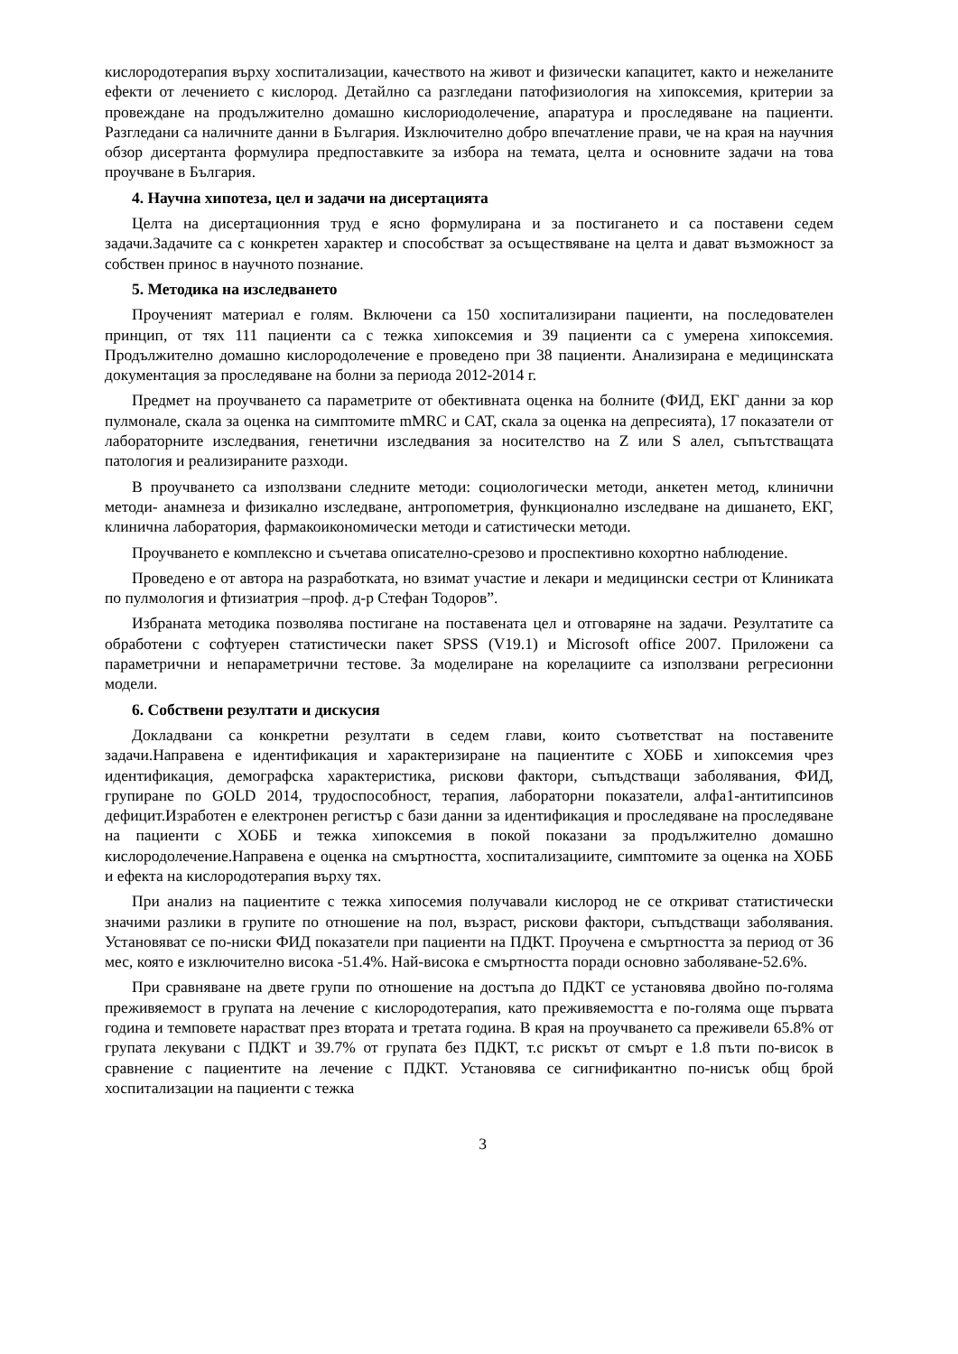кислородотерапия върху хоспитализации, качеството на живот и физически капацитет, както и нежеланите ефекти от лечението с кислород. Детайлно са разгледани патофизиология на хипоксемия, критерии за провеждане на продължително домашно кислориодолечение, апаратура и проследяване на пациенти. Разгледани са наличните данни в България. Изключително добро впечатление прави, че на края на научния обзор дисертанта формулира предпоставките за избора на темата, целта и основните задачи на това проучване в България.
4. Научна хипотеза, цел и задачи на дисертацията
Целта на дисертационния труд е ясно формулирана и за постигането и са поставени седем задачи.Задачите са с конкретен характер и способстват за осъществяване на целта и дават възможност за собствен принос в научното познание.
5. Методика на изследването
Проученият материал е голям. Включени са 150 хоспитализирани пациенти, на последователен принцип, от тях 111 пациенти са с тежка хипоксемия и 39 пациенти са с умерена хипоксемия. Продължително домашно кислородолечение е проведено при 38 пациенти. Анализирана е медицинската документация за проследяване на болни за периода 2012-2014 г.
Предмет на проучването са параметрите от обективната оценка на болните (ФИД, ЕКГ данни за кор пулмонале, скала за оценка на симптомите mMRC и CAT, скала за оценка на депресията), 17 показатели от лабораторните изследвания, генетични изследвания за носителство на Z или S алел, съпътстващата патология и реализираните разходи.
В проучването са използвани следните методи: социологически методи, анкетен метод, клинични методи- анамнеза и физикално изследване, антропометрия, функционално изследване на дишането, ЕКГ, клинична лаборатория, фармакоикономически методи и сатистически методи.
Проучването е комплексно и съчетава описателно-срезово и проспективно кохортно наблюдение.
Проведено е от автора на разработката, но взимат участие и лекари и медицински сестри от Клиниката по пулмология и фтизиатрия –проф. д-р Стефан Тодоров”.
Избраната методика позволява постигане на поставената цел и отговаряне на задачи. Резултатите са обработени с софтуерен статистически пакет SPSS (V19.1) и Microsoft office 2007. Приложени са параметрични и непараметрични тестове. За моделиране на корелациите са използвани регресионни модели.
6. Собствени резултати и дискусия
Докладвани са конкретни резултати в седем глави, които съответстват на поставените задачи.Направена е идентификация и характеризиране на пациентите с ХОББ и хипоксемия чрез идентификация, демографска характеристика, рискови фактори, съпъдстващи заболявания, ФИД, групиране по GOLD 2014, трудоспособност, терапия, лабораторни показатели, алфа1-антитипсинов дефицит.Изработен е електронен регистър с бази данни за идентификация и проследяване на проследяване на пациенти с ХОББ и тежка хипоксемия в покой показани за продължително домашно кислородолечение.Направена е оценка на смъртността, хоспитализациите, симптомите за оценка на ХОББ и ефекта на кислородотерапия върху тях.
При анализ на пациентите с тежка хипосемия получавали кислород не се откриват статистически значими разлики в групите по отношение на пол, възраст, рискови фактори, съпъдстващи заболявания. Установяват се по-ниски ФИД показатели при пациенти на ПДКТ. Проучена е смъртността за период от 36 мес, която е изключително висока -51.4%. Най-висока е смъртността поради основно заболяване-52.6%.
При сравняване на двете групи по отношение на достъпа до ПДКТ се установява двойно по-голяма преживяемост в групата на лечение с кислородотерапия, като преживяемостта е по-голяма още първата година и темповете нарастват през втората и третата година. В края на проучването са преживели 65.8% от групата лекувани с ПДКТ и 39.7% от групата без ПДКТ, т.с рискът от смърт е 1.8 пъти по-висок в сравнение с пациентите на лечение с ПДКТ. Установява се сигнификантно по-нисък общ брой хоспитализации на пациенти с тежка
3